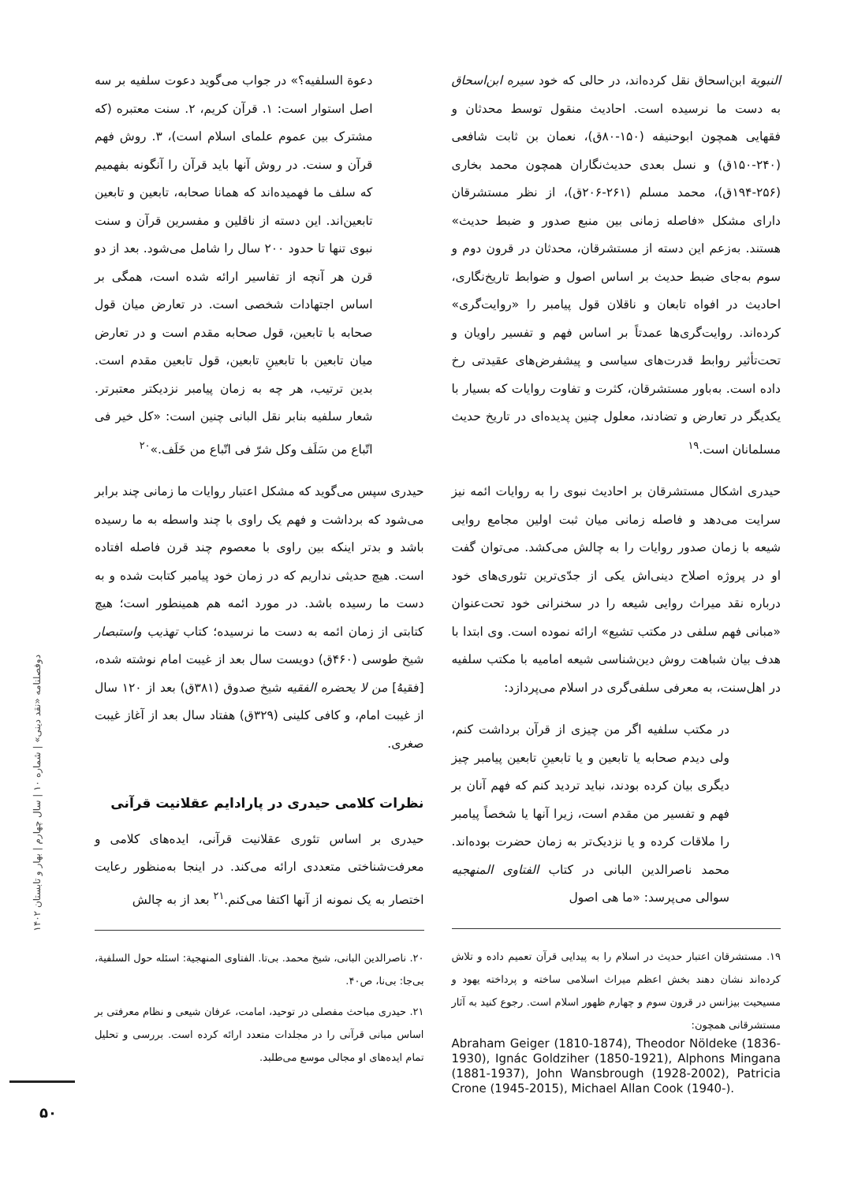النبویة ابن‌اسحاق نقل کرده‌اند، در حالی که خود سیره ابن‌اسحاق به دست ما نرسیده است. احادیث منقول توسط محدثان و فقهایی همچون ابوحنیفه (۱۵۰-۸۰ق)، نعمان بن ثابت شافعی (۲۴۰-۱۵۰ق) و نسل بعدی حدیث‌نگاران همچون محمد بخاری (۲۵۶-۱۹۴ق)، محمد مسلم (۲۶۱-۲۰۶ق)، از نظر مستشرقان دارای مشکل «فاصله زمانی بین منبع صدور و ضبط حدیث» هستند. به‌زعم این دسته از مستشرقان، محدثان در قرون دوم و سوم به‌جای ضبط حدیث بر اساس اصول و ضوابط تاریخ‌نگاری، احادیث در افواه تابعان و ناقلان قول پیامبر را «روایت‌گری» کرده‌اند. روایت‌گری‌ها عمدتاً بر اساس فهم و تفسیر راویان و تحت‌تأثیر روابط قدرت‌های سیاسی و پیشفرض‌های عقیدتی رخ داده است. به‌باور مستشرقان، کثرت و تفاوت روایات که بسیار با یکدیگر در تعارض و تضادند، معلول چنین پدیده‌ای در تاریخ حدیث مسلمانان است.<sup>۱۹</sup>
حیدری اشکال مستشرقان بر احادیث نبوی را به روایات ائمه نیز سرایت می‌دهد و فاصله زمانی میان ثبت اولین مجامع روایی شیعه با زمان صدور روایات را به چالش می‌کشد. می‌توان گفت او در پروژه اصلاح دینی‌اش یکی از جدّی‌ترین تئوری‌های خود درباره نقد میراث روایی شیعه را در سخنرانی خود تحت‌عنوان «مبانی فهم سلفی در مکتب تشیع» ارائه نموده است. وی ابتدا با هدف بیان شباهت روش دین‌شناسی شیعه امامیه با مکتب سلفیه در اهل‌سنت، به معرفی سلفی‌گری در اسلام می‌پردازد:
در مکتب سلفیه اگر من چیزی از قرآن برداشت کنم، ولی دیدم صحابه یا تابعین و یا تابعینِ تابعین پیامبر چیز دیگری بیان کرده بودند، نباید تردید کنم که فهم آنان بر فهم و تفسیر من مقدم است، زیرا آنها یا شخصاً پیامبر را ملاقات کرده و یا نزدیک‌تر به زمان حضرت بوده‌اند. محمد ناصرالدین البانی در کتاب الفتاوی المنهجیه سوالی می‌پرسد: «ما هی اصول
۱۹. مستشرقان اعتبار حدیث در اسلام را به پیدایی قرآن تعمیم داده و تلاش کرده‌اند نشان دهند بخش اعظم میراث اسلامی ساخته و پرداخته یهود و مسیحیت بیزانس در قرون سوم و چهارم ظهور اسلام است. رجوع کنید به آثار مستشرقانی همچون:
Abraham Geiger (1810-1874), Theodor Nöldeke (1836-1930), Ignác Goldziher (1850-1921), Alphons Mingana (1881-1937), John Wansbrough (1928-2002), Patricia Crone (1945-2015), Michael Allan Cook (1940-).
دعوة السلفیه؟» در جواب می‌گوید دعوت سلفیه بر سه اصل استوار است: ۱. قرآن کریم، ۲. سنت معتبره (که مشترک بین عموم علمای اسلام است)، ۳. روش فهم قرآن و سنت. در روش آنها باید قرآن را آنگونه بفهمیم که سلف ما فهمیده‌اند که همانا صحابه، تابعین و تابعین تابعین‌اند. این دسته از ناقلین و مفسرین قرآن و سنت نبوی تنها تا حدود ۲۰۰ سال را شامل می‌شود. بعد از دو قرن هر آنچه از تفاسیر ارائه شده است، همگی بر اساس اجتهادات شخصی است. در تعارض میان قول صحابه با تابعین، قول صحابه مقدم است و در تعارض میان تابعین با تابعینِ تابعین، قول تابعین مقدم است. بدین ترتیب، هر چه به زمان پیامبر نزدیکتر معتبرتر. شعار سلفیه بنابر نقل البانی چنین است: «کل خیر فی اتّباع من سَلَف وکل شرّ فی اتّباع من خَلَف.»<sup>۲۰</sup>
حیدری سپس می‌گوید که مشکل اعتبار روایات ما زمانی چند برابر می‌شود که برداشت و فهم یک راوی با چند واسطه به ما رسیده باشد و بدتر اینکه بین راوی با معصوم چند قرن فاصله افتاده است. هیچ حدیثی نداریم که در زمان خود پیامبر کتابت شده و به دست ما رسیده باشد. در مورد ائمه هم همینطور است؛ هیچ کتابتی از زمان ائمه به دست ما نرسیده؛ کتاب تهذیب واستبصار شیخ طوسی (۴۶۰ق) دویست سال بعد از غیبت امام نوشته شده، [فقیهُ] من لا یحضره الفقیه شیخ صدوق (۳۸۱ق) بعد از ۱۲۰ سال از غیبت امام، و کافی کلینی (۳۲۹ق) هفتاد سال بعد از آغاز غیبت صغری.
نظرات کلامی حیدری در پارادایم عقلانیت قرآنی
حیدری بر اساس تئوری عقلانیت قرآنی، ایده‌های کلامی و معرفت‌شناختی متعددی ارائه می‌کند. در اینجا به‌منظور رعایت اختصار به یک نمونه از آنها اکتفا می‌کنم.<sup>۲۱</sup> بعد از به چالش
۲۰. ناصرالدین البانی، شیخ محمد. بی‌تا. الفتاوی المنهجیة: اسئله حول السلفیة، بی‌جا: بی‌نا، ص۴۰.
۲۱. حیدری مباحث مفصلی در توحید، امامت، عرفان شیعی و نظام معرفتی بر اساس مبانی قرآنی را در مجلدات متعدد ارائه کرده است. بررسی و تحلیل تمام ایده‌های او مجالی موسع می‌طلبد.
دوفصلنامه «نقد دینی» | شماره ۱۰ | سال چهارم | بهار و تابستان ۱۴۰۲
۵۰